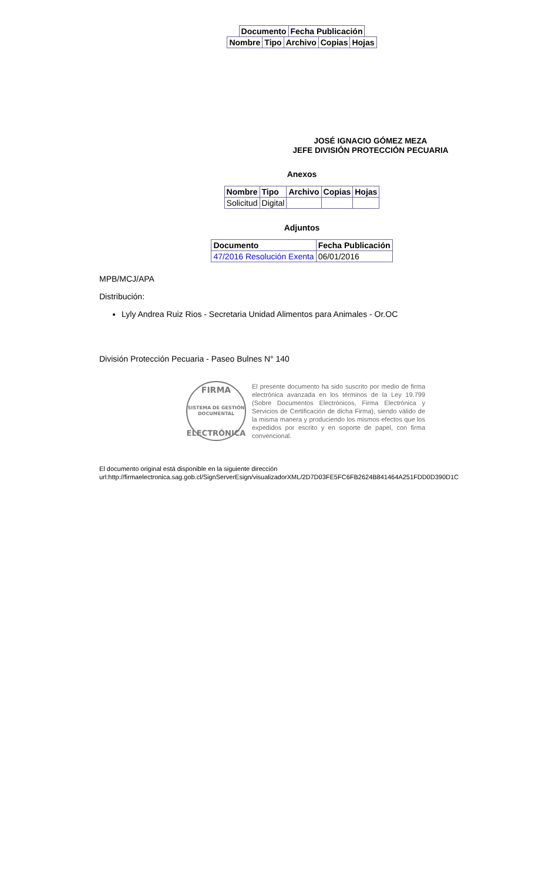| Documento | Fecha Publicación |
| --- | --- |
| Nombre | Tipo | Archivo | Copias | Hojas |
| --- | --- | --- | --- | --- |
JOSÉ IGNACIO GÓMEZ MEZA
JEFE DIVISIÓN PROTECCIÓN PECUARIA
Anexos
| Nombre | Tipo | Archivo | Copias | Hojas |
| --- | --- | --- | --- | --- |
| Solicitud | Digital | | | |
Adjuntos
| Documento | Fecha Publicación |
| --- | --- |
| 47/2016 Resolución Exenta | 06/01/2016 |
MPB/MCJ/APA
Distribución:
Lyly Andrea Ruiz Rios - Secretaria Unidad Alimentos para Animales - Or.OC
División Protección Pecuaria - Paseo Bulnes N° 140
FIRMA
SISTEMA DE GESTIÓN
DOCUMENTAL
ELECTRÓNICA
El presente documento ha sido suscrito por medio de firma electrónica avanzada en los términos de la Ley 19.799 (Sobre Documentos Electrónicos, Firma Electrónica y Servicios de Certificación de dicha Firma), siendo válido de la misma manera y produciendo los mismos efectos que los expedidos por escrito y en soporte de papel, con firma convencional.
El documento original está disponible en la siguiente dirección
url:http://firmaelectronica.sag.gob.cl/SignServerEsign/visualizadorXML/2D7D03FE5FC6FB2624B841464A251FDD0D390D1C